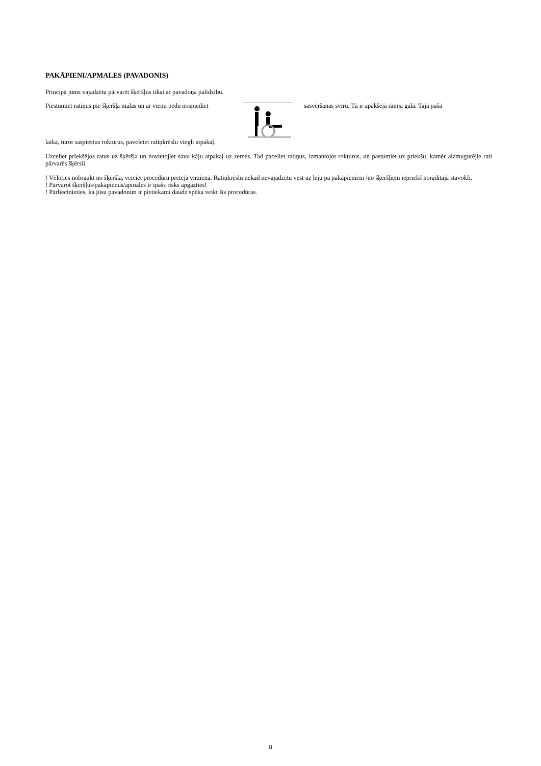PAKĀPIENI/APMALES (PAVADONIS)
Principā jums vajadzētu pārvarēt šķēršļus tikai ar pavadoņa palīdzību.
Piestumiet ratiņus pie šķēršļa malas un ar vienu pēdu nospiediet
sasvēršanas sviru. Tā ir apakšējā rāmja galā. Tajā pašā
laikā, turot saspiestus rokturus, pavelciet ratiņkrēslu viegli atpakaļ.
Uzceliet priekšējos ratus uz šķēršļa un novietojiet savu kāju atpakaļ uz zemes. Tad paceliet ratiņus, izmantojot rokturus, un pastumiet uz priekšu, kamēr aizmugurējie rati pārvarēs šķērsli.
! Vēloties nobraukt no šķēršļa, veiciet procedūru pretējā virzienā. Ratiņkrēslu nekad nevajadzētu vest uz leju pa pakāpieniem /no šķēršļiem iepriekš norādītajā stāvoklī.
! Pārvarot šķēršļus/pakāpienus/apmales ir īpašs risks apgāzties!
! Pārliecinieties, ka jūsu pavadonim ir pietiekami daudz spēka veikt šīs procedūras.
8